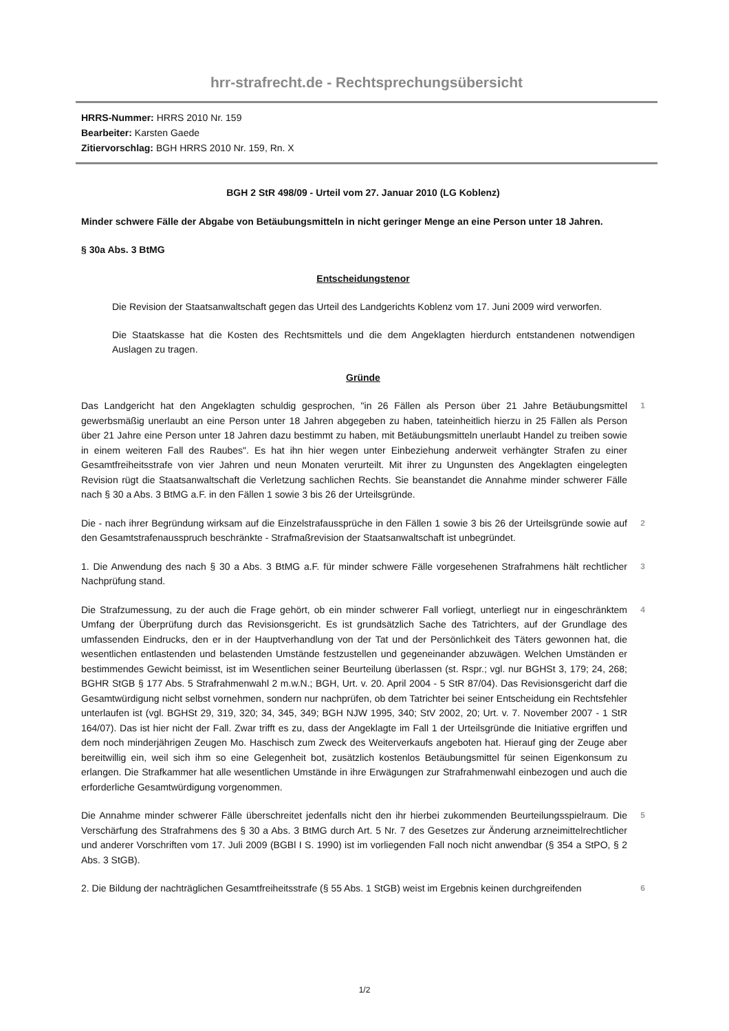hrr-strafrecht.de - Rechtsprechungsübersicht
HRRS-Nummer: HRRS 2010 Nr. 159
Bearbeiter: Karsten Gaede
Zitiervorschlag: BGH HRRS 2010 Nr. 159, Rn. X
BGH 2 StR 498/09 - Urteil vom 27. Januar 2010 (LG Koblenz)
Minder schwere Fälle der Abgabe von Betäubungsmitteln in nicht geringer Menge an eine Person unter 18 Jahren.
§ 30a Abs. 3 BtMG
Entscheidungstenor
Die Revision der Staatsanwaltschaft gegen das Urteil des Landgerichts Koblenz vom 17. Juni 2009 wird verworfen.
Die Staatskasse hat die Kosten des Rechtsmittels und die dem Angeklagten hierdurch entstandenen notwendigen Auslagen zu tragen.
Gründe
Das Landgericht hat den Angeklagten schuldig gesprochen, "in 26 Fällen als Person über 21 Jahre Betäubungsmittel gewerbsmäßig unerlaubt an eine Person unter 18 Jahren abgegeben zu haben, tateinheitlich hierzu in 25 Fällen als Person über 21 Jahre eine Person unter 18 Jahren dazu bestimmt zu haben, mit Betäubungsmitteln unerlaubt Handel zu treiben sowie in einem weiteren Fall des Raubes". Es hat ihn hier wegen unter Einbeziehung anderweit verhängter Strafen zu einer Gesamtfreiheitsstrafe von vier Jahren und neun Monaten verurteilt. Mit ihrer zu Ungunsten des Angeklagten eingelegten Revision rügt die Staatsanwaltschaft die Verletzung sachlichen Rechts. Sie beanstandet die Annahme minder schwerer Fälle nach § 30 a Abs. 3 BtMG a.F. in den Fällen 1 sowie 3 bis 26 der Urteilsgründe.
1
Die - nach ihrer Begründung wirksam auf die Einzelstrafaussprüche in den Fällen 1 sowie 3 bis 26 der Urteilsgründe sowie auf den Gesamtstrafenausspruch beschränkte - Strafmaßrevision der Staatsanwaltschaft ist unbegründet.
2
1. Die Anwendung des nach § 30 a Abs. 3 BtMG a.F. für minder schwere Fälle vorgesehenen Strafrahmens hält rechtlicher Nachprüfung stand.
3
Die Strafzumessung, zu der auch die Frage gehört, ob ein minder schwerer Fall vorliegt, unterliegt nur in eingeschränktem Umfang der Überprüfung durch das Revisionsgericht. Es ist grundsätzlich Sache des Tatrichters, auf der Grundlage des umfassenden Eindrucks, den er in der Hauptverhandlung von der Tat und der Persönlichkeit des Täters gewonnen hat, die wesentlichen entlastenden und belastenden Umstände festzustellen und gegeneinander abzuwägen. Welchen Umständen er bestimmendes Gewicht beimisst, ist im Wesentlichen seiner Beurteilung überlassen (st. Rspr.; vgl. nur BGHSt 3, 179; 24, 268; BGHR StGB § 177 Abs. 5 Strafrahmenwahl 2 m.w.N.; BGH, Urt. v. 20. April 2004 - 5 StR 87/04). Das Revisionsgericht darf die Gesamtwürdigung nicht selbst vornehmen, sondern nur nachprüfen, ob dem Tatrichter bei seiner Entscheidung ein Rechtsfehler unterlaufen ist (vgl. BGHSt 29, 319, 320; 34, 345, 349; BGH NJW 1995, 340; StV 2002, 20; Urt. v. 7. November 2007 - 1 StR 164/07). Das ist hier nicht der Fall. Zwar trifft es zu, dass der Angeklagte im Fall 1 der Urteilsgründe die Initiative ergriffen und dem noch minderjährigen Zeugen Mo. Haschisch zum Zweck des Weiterverkaufs angeboten hat. Hierauf ging der Zeuge aber bereitwillig ein, weil sich ihm so eine Gelegenheit bot, zusätzlich kostenlos Betäubungsmittel für seinen Eigenkonsum zu erlangen. Die Strafkammer hat alle wesentlichen Umstände in ihre Erwägungen zur Strafrahmenwahl einbezogen und auch die erforderliche Gesamtwürdigung vorgenommen.
4
Die Annahme minder schwerer Fälle überschreitet jedenfalls nicht den ihr hierbei zukommenden Beurteilungsspielraum. Die Verschärfung des Strafrahmens des § 30 a Abs. 3 BtMG durch Art. 5 Nr. 7 des Gesetzes zur Änderung arzneimittelrechtlicher und anderer Vorschriften vom 17. Juli 2009 (BGBl I S. 1990) ist im vorliegenden Fall noch nicht anwendbar (§ 354 a StPO, § 2 Abs. 3 StGB).
5
2. Die Bildung der nachträglichen Gesamtfreiheitsstrafe (§ 55 Abs. 1 StGB) weist im Ergebnis keinen durchgreifenden
6
1/2